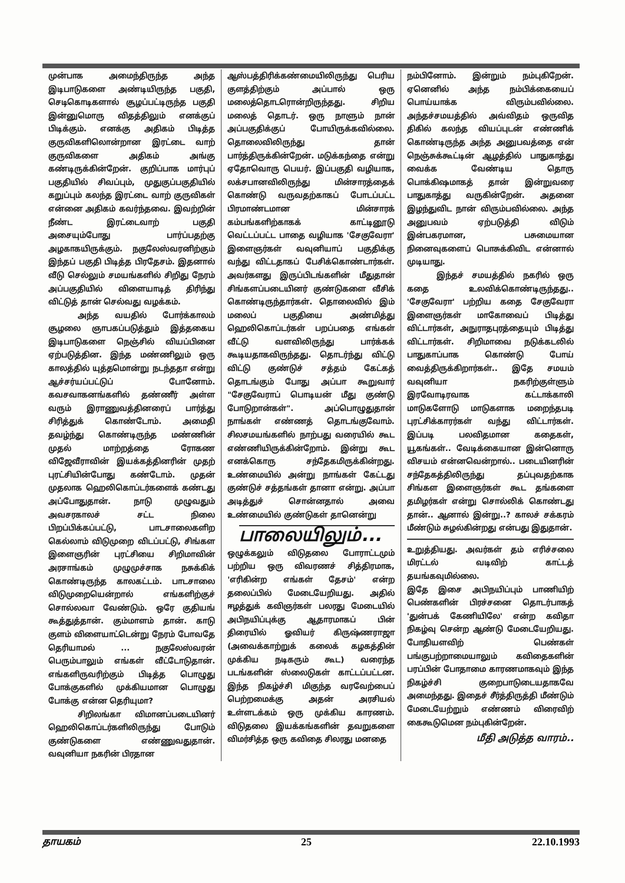முன்பாக அமைந்திருந்த அந்த இடிபாடுகளை அண்டியிருந்த பகுதி, செடிகொடிகளால் சூழப்பட்டிருந்த பகுதி இன்னுமொரு விதத்திலும் எனக்குப் பிடிக்கும். எனக்கு அதிகம் பிடித்த குருவிகளிலொன்றான இரட்டை வாற் குருவிகளை அதிகம் அங்கு கண்டிருக்கின்றேன். குறிப்பாக மார்புப் பகுதியில் சிவப்பும், முதுகுப்பகுதியில் கறுப்பும் கலந்த இரட்டை வாற் குருவிகள் என்னை அதிகம் கவர்ந்தவை. இவற்றின் நீண்ட இரட்டைவாற் பகுதி அசையும்போது பார்ப்பதற்கு அழகாகயிருக்கும். நகுலேஸ்வரனிற்கும் இந்தப் பகுதி பிடித்த பிரதேசம். இதனால் வீடு செல்லும் சமயங்களில் சிறிது நேரம் அப்பகுதியில் விளையாடித் திரிந்து விட்டுத் தான் செல்வது வழக்கம்.
அந்த வயதில் போர்க்காலம் சூழலை ஞாபகப்படுத்தும் இத்தகைய இடிபாடுகளை நெஞ்சில் வியப்பினை ஏற்படுத்தின. இந்த மண்ணிலும் ஒரு காலத்தில் யுத்தமொன்று நடந்ததா என்று ஆச்சர்யப்பட்டுப் போனோம். கவசவாகனங்களில் தண்ணீர் அள்ள வரும் இராணுவத்தினரைப் பார்த்து சிரித்துக் கொண்டோம். அமைதி தவழ்ந்து கொண்டிருந்த மண்ணின் முதல் மாற்றத்தை ரோகண விஜேவீராவின் இயக்கத்தினரின் முதற் புரட்சியின்போது கண்டோம். முதன் முதலாக ஹெலிகொப்டர்களைக் கண்டது அப்போதுதான். நாடு முழுவதும் அவசரகாலச் சட்ட நிலை பிறப்பிக்கப்பட்டு, பாடசாலைகளிற கெல்லாம் விடுமுறை விடப்பட்டு, சிங்கள இளைஞரின் புரட்சியை சிறிமாவின் அரசாங்கம் முழுமுச்சாக நசுக்கிக் கொண்டிருந்த காலகட்டம். பாடசாலை விடுமுறையென்றால் எங்களிற்குச் சொல்லவா வேண்டும். ஒரே குதியங் கூத்துத்தான். கும்மாளம் தான். காடு குளம் விளையாட்டென்று நேரம் போவதே தெரியாமல் ... நகுலேஸ்வரன் பெரும்பாலும் எங்கள் வீட்டோடுதான். எங்களிருவரிற்கும் பிடித்த பொழுது போக்குகளில் முக்கியமான பொழுது போக்கு என்ன தெரியுமா?
சிறிலங்கா விமானப்படையினர் ஹெலிகொப்டர்களிலிருந்து போடும் குண்டுகளை எண்ணுவதுதான். வவுனியா நகரின் பிரதான
ஆஸ்பத்திரிக்கண்மையிலிருந்து பெரிய குளத்திற்கும் அப்பால் ஒரு மலைத்தொடரொன்றிருந்தது. சிறிய மலைத் தொடர். ஒரு நாளும் நான் அப்பகுதிக்குப் போயிருக்கவில்லை. தொலைவிலிருந்து தான் பார்த்திருக்கின்றேன். மடுக்கந்தை என்று ஏதோவொரு பெயர். இப்பகுதி வழியாக, லக்சபானவிலிருந்து மின்சாரத்தைக் கொண்டு வருவதற்காகப் போடப்பட்ட பிரமாண்டமான மின்சாரக் கம்பங்களிற்காகக் காட்டினூடு வெட்டப்பட்ட பாதை வழியாக 'சேகுவேரா' இளைஞர்கள் வவுனியாப் பகுதிக்கு வந்து விட்டதாகப் பேசிக்கொண்டார்கள். அவர்களது இருப்பிடங்களின் மீதுதான் சிங்களப்படையினர் குண்டுகளை வீசிக் கொண்டிருந்தார்கள். தொலைவில் இம் மலைப் பகுதியை அண்மித்து ஹெலிகொப்டர்கள் பறப்பதை எங்கள் வீட்டு வளவிலிருந்து பார்க்கக் கூடியதாகவிருந்தது. தொடர்ந்து விட்டு விட்டு குண்டுச் சத்தம் கேட்கத் தொடங்கும் போது அப்பா கூறுவார் "சேகுவேராப் பொடியன் மீது குண்டு போடுறான்கள்". அப்பொழுதுதான் நாங்கள் எண்ணத் தொடங்குவோம். சிலசமயங்களில் நாற்பது வரையில் கூட எண்ணியிருக்கின்றோம். இன்று கூட எனக்கொரு சந்தேகமிருக்கின்றது. உண்மையில் அன்று நாங்கள் கேட்டது குண்டுச் சத்தங்கள் தானா என்று. அப்பா அடித்துச் சொன்னதால் அவை உண்மையில் குண்டுகள் தானென்று
பாலையிலும்...
ஒழுக்கலும் விடுதலை போராட்டமும் பற்றிய ஒரு விவரணச் சித்திரமாக, 'எரிகின்ற எங்கள் தேசம்' என்ற தலைப்பில் மேடையேறியது. அதில் ஈழத்துக் கவிஞர்கள் பலரது மேடையில் அபிநயிப்புக்கு ஆதாரமாகப் பின் திரையில் ஓவியர் கிருஷ்ணராஜா (அவைக்காற்றுக் கலைக் கழகத்தின் முக்கிய நடிகரும் கூட) வரைந்த படங்களின் ஸ்லைடுகள் காட்டப்பட்டன. இந்த நிகழ்ச்சி மிகுந்த வரவேற்பைப் பெற்றமைக்கு அதன் அரசியல் உள்ளடக்கம் ஒரு முக்கிய காரணம். விடுதலை இயக்கங்களின் தவறுகளை விமர்சித்த ஒரு கவிதை சிலரது மனதை
நம்பினோம். இன்றும் நம்புகிறேன். ஏனெனில் அந்த நம்பிக்கையைப் பொய்யாக்க விரும்பவில்லை. அந்தச்சமயத்தில் அவ்விதம் ஒருவித திகில் கலந்த வியப்புடன் எண்ணிக் கொண்டிருந்த அந்த அனுபவத்தை என் நெஞ்சுக்கூட்டின் ஆழத்தில் பாதுகாத்து வைக்க வேண்டிய தொரு பொக்கிஷமாகத் தான் இன்றுவரை பாதுகாத்து வருகின்றேன். அதனை இழந்துவிட நான் விரும்பவில்லை. அந்த அனுபவம் ஏற்படுத்தி விடும் இன்பகரமான, பசுமையான நினைவுகளைப் பொசுக்கிவிட என்னால் முடியாது.
இந்தச் சமயத்தில் நகரில் ஒரு கதை உலவிக்கொண்டிருந்தது.. 'சேகுவேரா' பற்றிய கதை சேகுவேரா இளைஞர்கள் மாகோவைப் பிடித்து விட்டார்கள், அநுராதபுரத்தையும் பிடித்து விட்டார்கள். சிறிமாவை நடுக்கடலில் பாதுகாப்பாக கொண்டு போய் வைத்திருக்கிறார்கள்.. இதே சமயம் வவுனியா நகரிற்குள்ளும் இரவோடிரவாக கட்டாக்காலி மாடுகளோடு மாடுகளாக மறைந்தபடி புரட்சிக்காரர்கள் வந்து விட்டார்கள். இப்படி பலவிதமான கதைகள், யூகங்கள்.. வேடிக்கையான இன்னொரு விசயம் என்னவென்றால்.. படையினரின் சந்தேகத்திலிருந்து தப்புவதற்காக சிங்கள இளைஞர்கள் கூட தங்களை தமிழர்கள் என்று சொல்லிக் கொண்டது தான்.. ஆனால் இன்று..? காலச் சக்கரம் மீண்டும் சுழல்கின்றது என்பது இதுதான்.
உறுத்தியது. அவர்கள் தம் எரிச்சலை மிரட்டல் வடிவிற் காட்டத் தயங்கவுமில்லை.
இதே இசை அபிநயிப்பும் பாணியிற் பெண்களின் பிரச்சனை தொடர்பாகத் 'துன்பக் கேணியிலே' என்ற கவிதா நிகழ்வு சென்ற ஆண்டு மேடையேறியது. போதியளவிற் பெண்கள் பங்குபற்றாமையாலும் கவிதைகளின் பரப்பின் போதாமை காரணமாகவும் இந்த நிகழ்ச்சி குறைபாடுடையதாகவே அமைந்தது. இதைச் சீர்த்திருத்தி மீண்டும் மேடையேற்றும் எண்ணம் விரைவிற் கைகூடுமென நம்புகின்றேன்.
மீதி அடுத்த வாரம்..
தாயகம் 25 22.10.1993